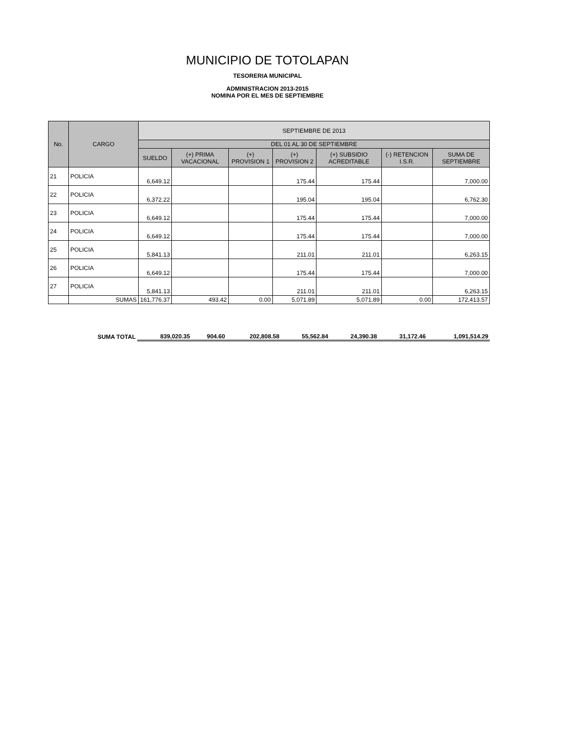MUNICIPIO DE TOTOLAPAN
TESORERIA MUNICIPAL
ADMINISTRACION 2013-2015
NOMINA POR EL MES DE SEPTIEMBRE
| No. | CARGO | SEPTIEMBRE DE 2013 | | | | | | |
| --- | --- | --- | --- | --- | --- | --- | --- | --- |
| | | DEL 01 AL 30 DE SEPTIEMBRE | | | | | | |
| | | SUELDO | (+) PRIMA VACACIONAL | (+) PROVISION 1 | (+) PROVISION 2 | (+) SUBSIDIO ACREDITABLE | (-) RETENCION I.S.R. | SUMA DE SEPTIEMBRE |
| 21 | POLICIA | 6,649.12 | | | 175.44 | 175.44 | | 7,000.00 |
| 22 | POLICIA | 6,372.22 | | | 195.04 | 195.04 | | 6,762.30 |
| 23 | POLICIA | 6,649.12 | | | 175.44 | 175.44 | | 7,000.00 |
| 24 | POLICIA | 6,649.12 | | | 175.44 | 175.44 | | 7,000.00 |
| 25 | POLICIA | 5,841.13 | | | 211.01 | 211.01 | | 6,263.15 |
| 26 | POLICIA | 6,649.12 | | | 175.44 | 175.44 | | 7,000.00 |
| 27 | POLICIA | 5,841.13 | | | 211.01 | 211.01 | | 6,263.15 |
| | SUMAS | 161,776.37 | 493.42 | 0.00 | 5,071.89 | 5,071.89 | 0.00 | 172,413.57 |
| | SUMA TOTAL | 839,020.35 | 904.60 | 202,808.58 | 55,562.84 | 24,390.38 | 31,172.46 | 1,091,514.29 |